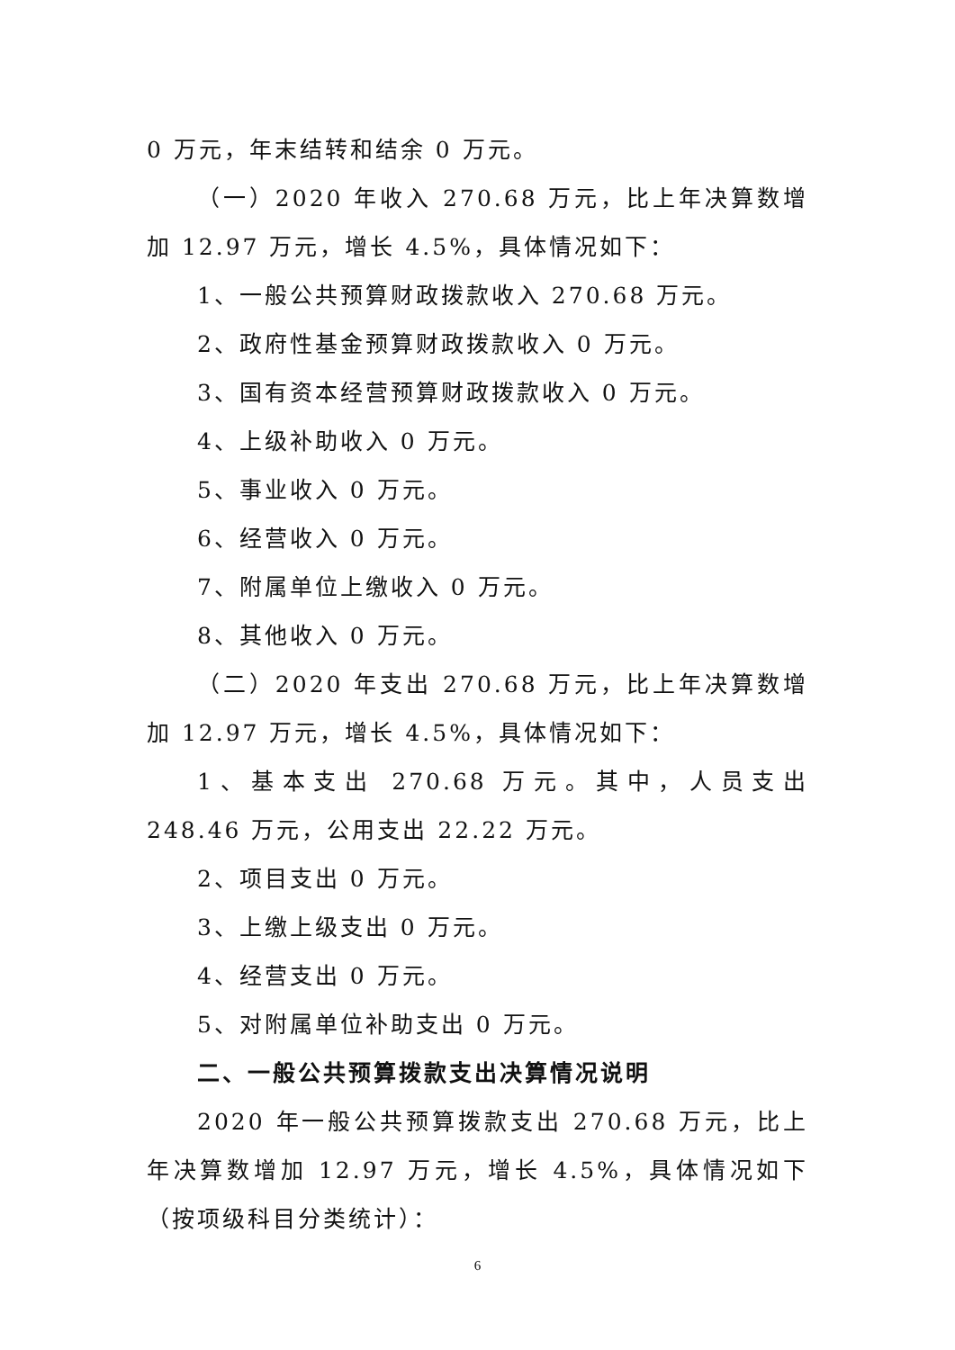0 万元，年末结转和结余 0 万元。
（一）2020 年收入 270.68 万元，比上年决算数增加 12.97 万元，增长 4.5%，具体情况如下：
1、一般公共预算财政拨款收入 270.68 万元。
2、政府性基金预算财政拨款收入 0 万元。
3、国有资本经营预算财政拨款收入 0 万元。
4、上级补助收入 0 万元。
5、事业收入 0 万元。
6、经营收入 0 万元。
7、附属单位上缴收入 0 万元。
8、其他收入 0 万元。
（二）2020 年支出 270.68 万元，比上年决算数增加 12.97 万元，增长 4.5%，具体情况如下：
1、基本支出 270.68 万元。其中，人员支出 248.46 万元，公用支出 22.22 万元。
2、项目支出 0 万元。
3、上缴上级支出 0 万元。
4、经营支出 0 万元。
5、对附属单位补助支出 0 万元。
二、一般公共预算拨款支出决算情况说明
2020 年一般公共预算拨款支出 270.68 万元，比上年决算数增加 12.97 万元，增长 4.5%，具体情况如下（按项级科目分类统计）：
6